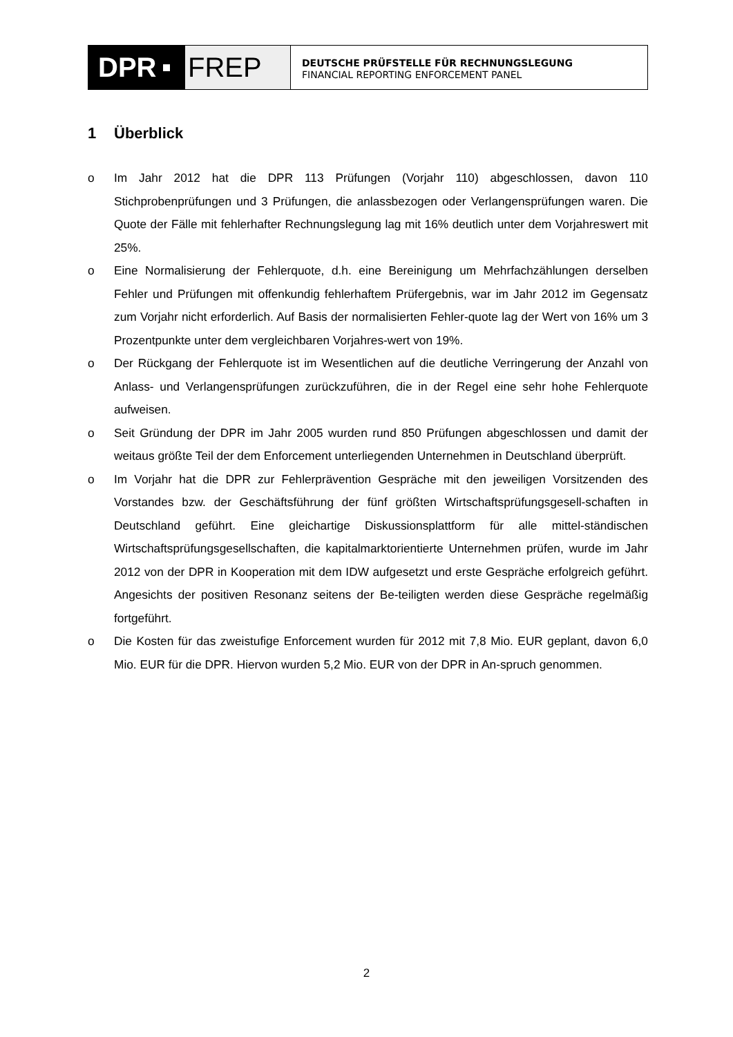DPR FREP
DEUTSCHE PRÜFSTELLE FÜR RECHNUNGSLEGUNG
FINANCIAL REPORTING ENFORCEMENT PANEL
1 Überblick
o Im Jahr 2012 hat die DPR 113 Prüfungen (Vorjahr 110) abgeschlossen, davon 110 Stichprobenprüfungen und 3 Prüfungen, die anlassbezogen oder Verlangensprüfungen waren. Die Quote der Fälle mit fehlerhafter Rechnungslegung lag mit 16% deutlich unter dem Vorjahreswert mit 25%.
o Eine Normalisierung der Fehlerquote, d.h. eine Bereinigung um Mehrfachzählungen derselben Fehler und Prüfungen mit offenkundig fehlerhaftem Prüfergebnis, war im Jahr 2012 im Gegensatz zum Vorjahr nicht erforderlich. Auf Basis der normalisierten Fehler-quote lag der Wert von 16% um 3 Prozentpunkte unter dem vergleichbaren Vorjahres-wert von 19%.
o Der Rückgang der Fehlerquote ist im Wesentlichen auf die deutliche Verringerung der Anzahl von Anlass- und Verlangensprüfungen zurückzuführen, die in der Regel eine sehr hohe Fehlerquote aufweisen.
o Seit Gründung der DPR im Jahr 2005 wurden rund 850 Prüfungen abgeschlossen und damit der weitaus größte Teil der dem Enforcement unterliegenden Unternehmen in Deutschland überprüft.
o Im Vorjahr hat die DPR zur Fehlerprävention Gespräche mit den jeweiligen Vorsitzenden des Vorstandes bzw. der Geschäftsführung der fünf größten Wirtschaftsprüfungsgesell-schaften in Deutschland geführt. Eine gleichartige Diskussionsplattform für alle mittel-ständischen Wirtschaftsprüfungsgesellschaften, die kapitalmarktorientierte Unternehmen prüfen, wurde im Jahr 2012 von der DPR in Kooperation mit dem IDW aufgesetzt und erste Gespräche erfolgreich geführt. Angesichts der positiven Resonanz seitens der Be-teiligten werden diese Gespräche regelmäßig fortgeführt.
o Die Kosten für das zweistufige Enforcement wurden für 2012 mit 7,8 Mio. EUR geplant, davon 6,0 Mio. EUR für die DPR. Hiervon wurden 5,2 Mio. EUR von der DPR in An-spruch genommen.
2